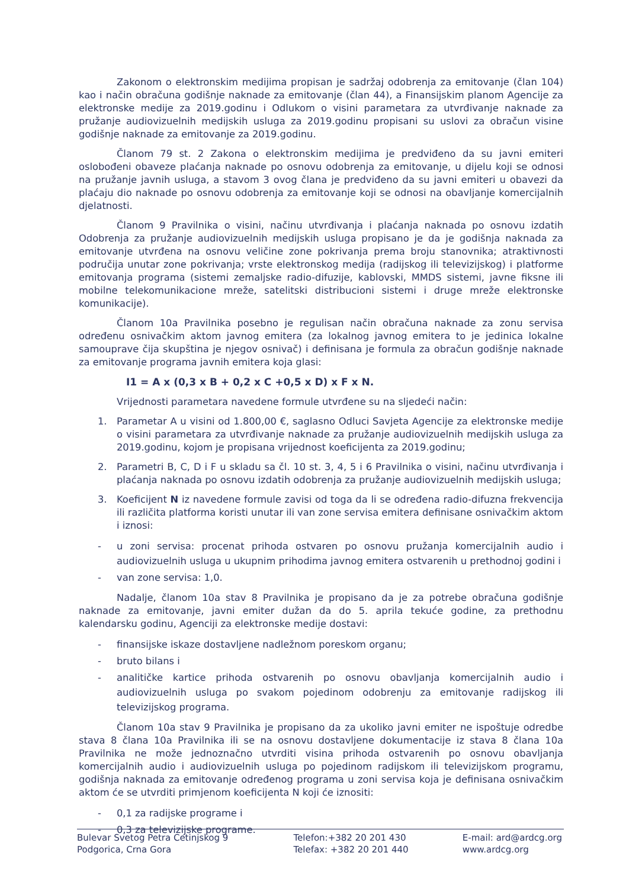Zakonom o elektronskim medijima propisan je sadržaj odobrenja za emitovanje (član 104) kao i način obračuna godišnje naknade za emitovanje (član 44), a Finansijskim planom Agencije za elektronske medije za 2019.godinu i Odlukom o visini parametara za utvrđivanje naknade za pružanje audiovizuelnih medijskih usluga za 2019.godinu propisani su uslovi za obračun visine godišnje naknade za emitovanje za 2019.godinu.
Članom 79 st. 2 Zakona o elektronskim medijima je predviđeno da su javni emiteri oslobođeni obaveze plaćanja naknade po osnovu odobrenja za emitovanje, u dijelu koji se odnosi na pružanje javnih usluga, a stavom 3 ovog člana je predviđeno da su javni emiteri u obavezi da plaćaju dio naknade po osnovu odobrenja za emitovanje koji se odnosi na obavljanje komercijalnih djelatnosti.
Članom 9 Pravilnika o visini, načinu utvrđivanja i plaćanja naknada po osnovu izdatih Odobrenja za pružanje audiovizuelnih medijskih usluga propisano je da je godišnja naknada za emitovanje utvrđena na osnovu veličine zone pokrivanja prema broju stanovnika; atraktivnosti područija unutar zone pokrivanja; vrste elektronskog medija (radijskog ili televizijskog) i platforme emitovanja programa (sistemi zemaljske radio-difuzije, kablovski, MMDS sistemi, javne fiksne ili mobilne telekomunikacione mreže, satelitski distribucioni sistemi i druge mreže elektronske komunikacije).
Članom 10a Pravilnika posebno je regulisan način obračuna naknade za zonu servisa određenu osnivačkim aktom javnog emitera (za lokalnog javnog emitera to je jedinica lokalne samouprave čija skupština je njegov osnivač) i definisana je formula za obračun godišnje naknade za emitovanje programa javnih emitera koja glasi:
I1 = A x (0,3 x B + 0,2 x C +0,5 x D) x F x N.
Vrijednosti parametara navedene formule utvrđene su na sljedeći način:
1. Parametar A u visini od 1.800,00 €, saglasno Odluci Savjeta Agencije za elektronske medije o visini parametara za utvrđivanje naknade za pružanje audiovizuelnih medijskih usluga za 2019.godinu, kojom je propisana vrijednost koeficijenta za 2019.godinu;
2. Parametri B, C, D i F u skladu sa čl. 10 st. 3, 4, 5 i 6 Pravilnika o visini, načinu utvrđivanja i plaćanja naknada po osnovu izdatih odobrenja za pružanje audiovizuelnih medijskih usluga;
3. Koeficijent N iz navedene formule zavisi od toga da li se određena radio-difuzna frekvencija ili različita platforma koristi unutar ili van zone servisa emitera definisane osnivačkim aktom i iznosi:
- u zoni servisa: procenat prihoda ostvaren po osnovu pružanja komercijalnih audio i audiovizuelnih usluga u ukupnim prihodima javnog emitera ostvarenih u prethodnoj godini i
- van zone servisa: 1,0.
Nadalje, članom 10a stav 8 Pravilnika je propisano da je za potrebe obračuna godišnje naknade za emitovanje, javni emiter dužan da do 5. aprila tekuće godine, za prethodnu kalendarsku godinu, Agenciji za elektronske medije dostavi:
- finansijske iskaze dostavljene nadležnom poreskom organu;
- bruto bilans i
- analitičke kartice prihoda ostvarenih po osnovu obavljanja komercijalnih audio i audiovizuelnih usluga po svakom pojedinom odobrenju za emitovanje radijskog ili televizijskog programa.
Članom 10a stav 9 Pravilnika je propisano da za ukoliko javni emiter ne ispoštuje odredbe stava 8 člana 10a Pravilnika ili se na osnovu dostavljene dokumentacije iz stava 8 člana 10a Pravilnika ne može jednoznačno utvrditi visina prihoda ostvarenih po osnovu obavljanja komercijalnih audio i audiovizuelnih usluga po pojedinom radijskom ili televizijskom programu, godišnja naknada za emitovanje određenog programa u zoni servisa koja je definisana osnivačkim aktom će se utvrditi primjenom koeficijenta N koji će iznositi:
- 0,1 za radijske programe i
- 0,3 za televizijske programe.
Bulevar Svetog Petra Cetinjskog 9
Podgorica, Crna Gora
Telefon:+382 20 201 430
Telefax: +382 20 201 440
E-mail: ard@ardcg.org
www.ardcg.org